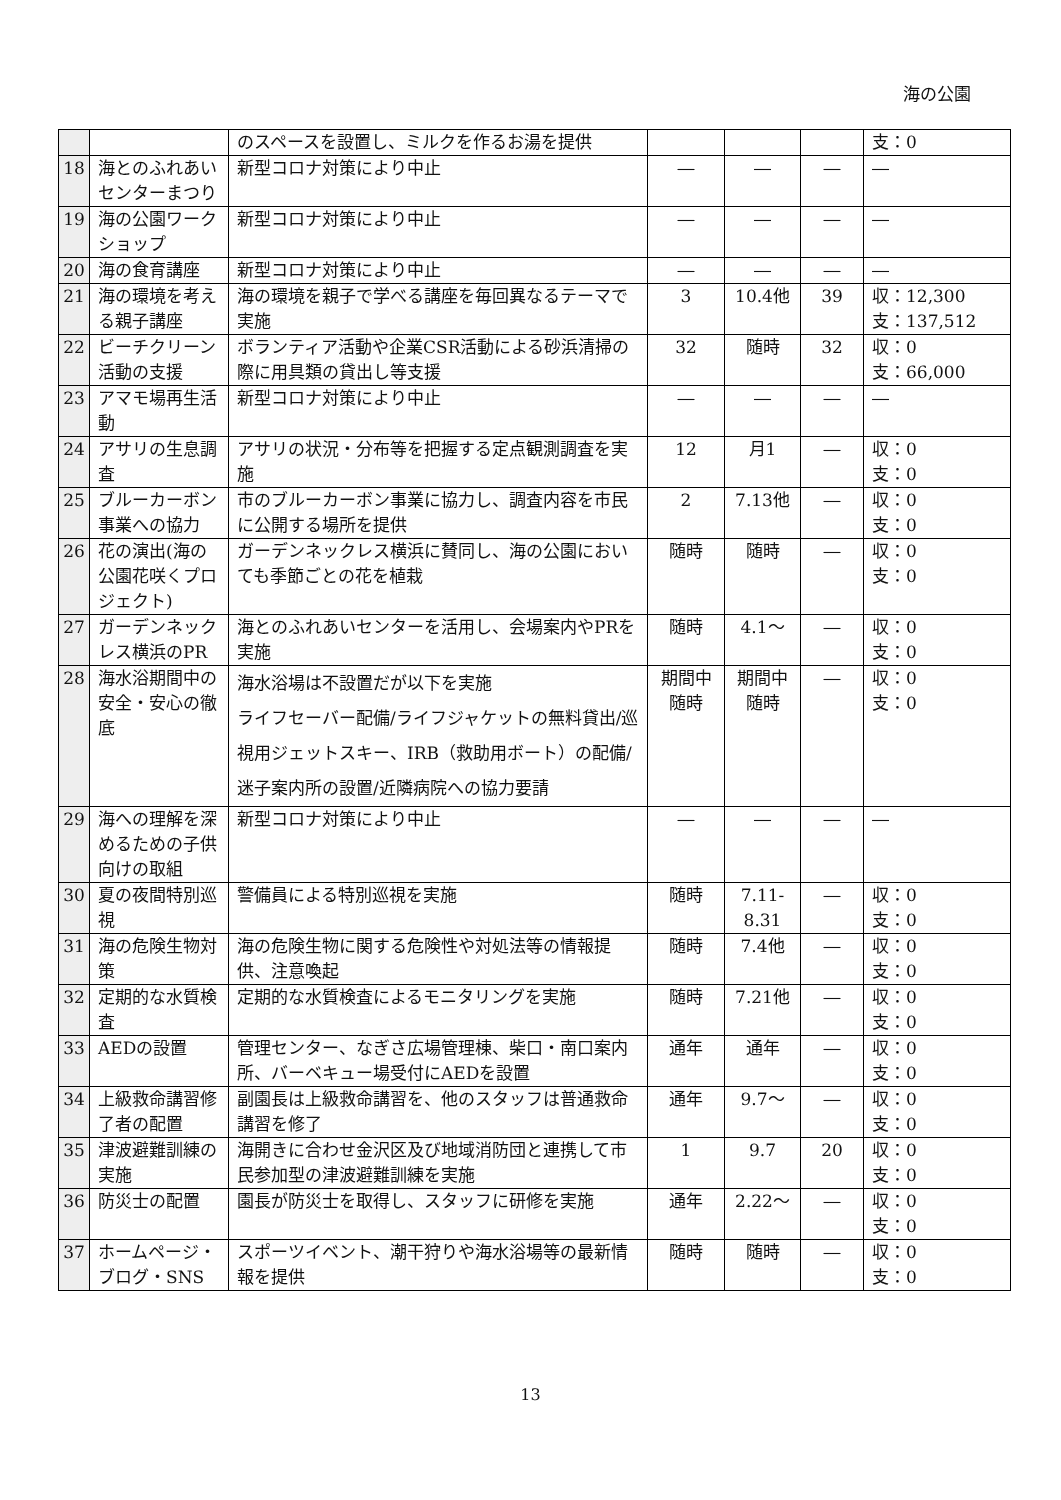海の公園
| | | のスペースを設置し、ミルクを作るお湯を提供 | | | | 支：0 |
| 18 | 海とのふれあいセンターまつり | 新型コロナ対策により中止 | ― | ― | ― | ― |
| 19 | 海の公園ワークショップ | 新型コロナ対策により中止 | ― | ― | ― | ― |
| 20 | 海の食育講座 | 新型コロナ対策により中止 | ― | ― | ― | ― |
| 21 | 海の環境を考える親子講座 | 海の環境を親子で学べる講座を毎回異なるテーマで実施 | 3 | 10.4他 | 39 | 収：12,300 支：137,512 |
| 22 | ビーチクリーン活動の支援 | ボランティア活動や企業CSR活動による砂浜清掃の際に用具類の貸出し等支援 | 32 | 随時 | 32 | 収：0 支：66,000 |
| 23 | アマモ場再生活動 | 新型コロナ対策により中止 | ― | ― | ― | ― |
| 24 | アサリの生息調査 | アサリの状況・分布等を把握する定点観測調査を実施 | 12 | 月1 | ― | 収：0 支：0 |
| 25 | ブルーカーボン事業への協力 | 市のブルーカーボン事業に協力し、調査内容を市民に公開する場所を提供 | 2 | 7.13他 | ― | 収：0 支：0 |
| 26 | 花の演出(海の公園花咲くプロジェクト) | ガーデンネックレス横浜に賛同し、海の公園においても季節ごとの花を植栽 | 随時 | 随時 | ― | 収：0 支：0 |
| 27 | ガーデンネックレス横浜のPR | 海とのふれあいセンターを活用し、会場案内やPRを実施 | 随時 | 4.1～ | ― | 収：0 支：0 |
| 28 | 海水浴期間中の安全・安心の徹底 | 海水浴場は不設置だが以下を実施 ライフセーバー配備/ライフジャケットの無料貸出/巡視用ジェットスキー、IRB（救助用ボート）の配備/迷子案内所の設置/近隣病院への協力要請 | 期間中 随時 | 期間中 随時 | ― | 収：0 支：0 |
| 29 | 海への理解を深めるための子供向けの取組 | 新型コロナ対策により中止 | ― | ― | ― | ― |
| 30 | 夏の夜間特別巡視 | 警備員による特別巡視を実施 | 随時 | 7.11- 8.31 | ― | 収：0 支：0 |
| 31 | 海の危険生物対策 | 海の危険生物に関する危険性や対処法等の情報提供、注意喚起 | 随時 | 7.4他 | ― | 収：0 支：0 |
| 32 | 定期的な水質検査 | 定期的な水質検査によるモニタリングを実施 | 随時 | 7.21他 | ― | 収：0 支：0 |
| 33 | AEDの設置 | 管理センター、なぎさ広場管理棟、柴口・南口案内所、バーベキュー場受付にAEDを設置 | 通年 | 通年 | ― | 収：0 支：0 |
| 34 | 上級救命講習修了者の配置 | 副園長は上級救命講習を、他のスタッフは普通救命講習を修了 | 通年 | 9.7～ | ― | 収：0 支：0 |
| 35 | 津波避難訓練の実施 | 海開きに合わせ金沢区及び地域消防団と連携して市民参加型の津波避難訓練を実施 | 1 | 9.7 | 20 | 収：0 支：0 |
| 36 | 防災士の配置 | 園長が防災士を取得し、スタッフに研修を実施 | 通年 | 2.22～ | ― | 収：0 支：0 |
| 37 | ホームページ・ブログ・SNS | スポーツイベント、潮干狩りや海水浴場等の最新情報を提供 | 随時 | 随時 | ― | 収：0 支：0 |
13